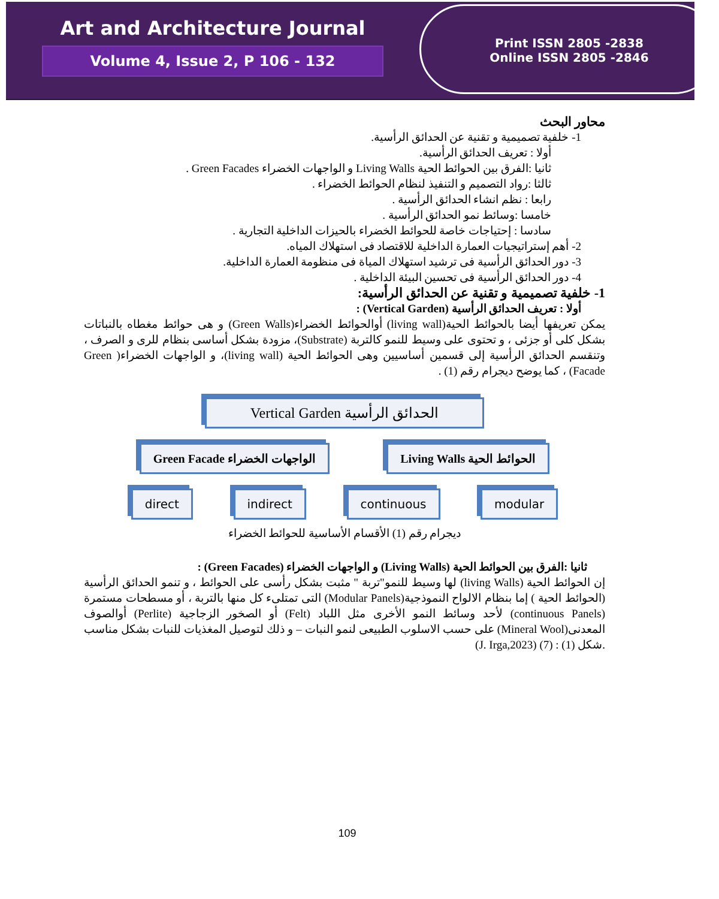Art and Architecture Journal
Volume 4, Issue 2, P 106 - 132
Print ISSN 2805 -2838
Online ISSN 2805 -2846
محاور البحث
1- خلفية تصميمية و تقنية عن الحدائق الرأسية.
أولا : تعريف الحدائق الرأسية.
ثانيا :الفرق بين الحوائط الحية Living Walls و الواجهات الخضراء Green Facades .
ثالثا :رواد التصميم و التنفيذ لنظام الحوائط الخضراء .
رابعا : نظم انشاء الحدائق الرأسية .
خامسا :وسائط نمو الحدائق الرأسية .
سادسا : إحتياجات خاصة للحوائط الخضراء بالحيزات الداخلية التجارية .
2- أهم إستراتيجيات العمارة الداخلية للاقتصاد فى استهلاك المياه.
3- دور الحدائق الرأسية فى ترشيد استهلاك المياة فى منظومة العمارة الداخلية.
4- دور الحدائق الرأسية فى تحسين البيئة الداخلية .
1- خلفية تصميمية و تقنية عن الحدائق الرأسية:
أولا : تعريف الحدائق الرأسية (Vertical Garden) :
يمكن تعريفها أيضا بالحوائط الحية(living wall) أوالحوائط الخضراء(Green Walls) و هى حوائط مغطاه بالنباتات بشكل كلى أو جزئى ، و تحتوى على وسيط للنمو كالتربة (Substrate)، مزودة بشكل أساسى بنظام للرى و الصرف ، وتنقسم الحدائق الرأسية إلى قسمين أساسيين وهى الحوائط الحية (living wall)، و الواجهات الخضراء( Green Facade) ، كما يوضح ديجرام رقم (1) .
Vertical Garden الحدائق الرأسية
Green Facade الواجهات الخضراء Living Walls الحوائط الحية
direct indirect continuous modular
ديجرام رقم (1) الأقسام الأساسية للحوائط الخضراء
ثانيا :الفرق بين الحوائط الحية (Living Walls) و الواجهات الخضراء (Green Facades) :
إن الحوائط الحية (living Walls) لها وسيط للنمو"تربة " مثبت بشكل رأسى على الحوائط ، و تنمو الحدائق الرأسية (الحوائط الحية ) إما بنظام الالواح النموذجية(Modular Panels) التى تمتلىء كل منها بالتربة ، أو مسطحات مستمرة (continuous Panels) لأحد وسائط النمو الأخرى مثل اللباد (Felt) أو الصخور الزجاجية (Perlite) أوالصوف المعدنى(Mineral Wool) على حسب الاسلوب الطبيعى لنمو النبات – و ذلك لتوصيل المغذيات للنبات بشكل مناسب .شكل (1) : (7) (J. Irga,2023)
109